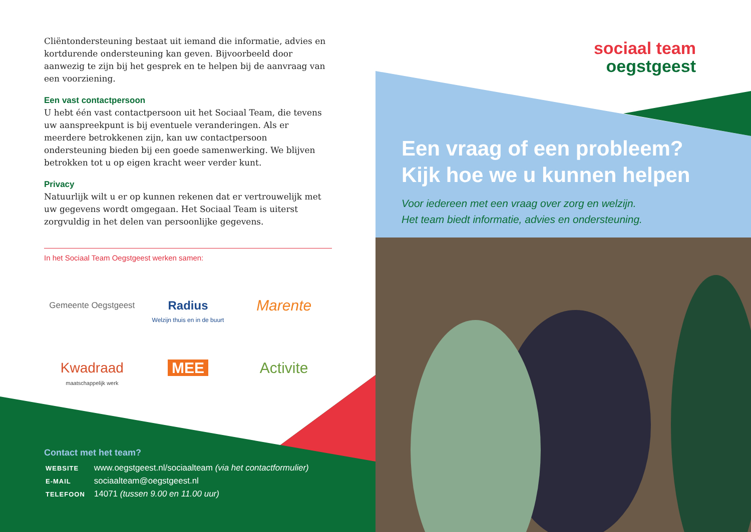Cliëntondersteuning bestaat uit iemand die informatie, advies en kortdurende ondersteuning kan geven. Bijvoorbeeld door aanwezig te zijn bij het gesprek en te helpen bij de aanvraag van een voorziening.
Een vast contactpersoon
U hebt één vast contactpersoon uit het Sociaal Team, die tevens uw aanspreekpunt is bij eventuele veranderingen. Als er meerdere betrokkenen zijn, kan uw contactpersoon ondersteuning bieden bij een goede samenwerking. We blijven betrokken tot u op eigen kracht weer verder kunt.
Privacy
Natuurlijk wilt u er op kunnen rekenen dat er vertrouwelijk met uw gegevens wordt omgegaan. Het Sociaal Team is uiterst zorgvuldig in het delen van persoonlijke gegevens.
In het Sociaal Team Oegstgeest werken samen:
Gemeente Oegstgeest
Radius
Welzijn thuis en in de buurt
Marente
Kwadraad
maatschappelijk werk
MEE
Activite
Contact met het team?
| WEBSITE | www.oegstgeest.nl/sociaalteam (via het contactformulier) |
| E-MAIL | sociaalteam@oegstgeest.nl |
| TELEFOON | 14071 (tussen 9.00 en 11.00 uur) |
sociaal team
oegstgeest
Een vraag of een probleem?
Kijk hoe we u kunnen helpen
Voor iedereen met een vraag over zorg en welzijn.
Het team biedt informatie, advies en ondersteuning.